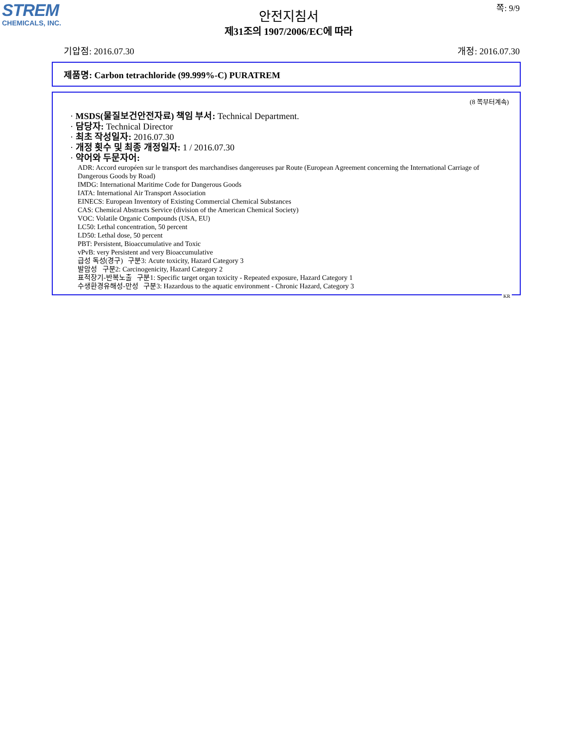STREM
CHEMICALS, INC.
쪽: 9/9
안전지침서
제31조의 1907/2006/EC에 따라
기압점: 2016.07.30 개정: 2016.07.30
제품명: Carbon tetrachloride (99.999%-C) PURATREM
(8 쪽부터계속)
· MSDS(물질보건안전자료) 책임 부서: Technical Department.
· 담당자: Technical Director
· 최초 작성일자: 2016.07.30
· 개정 횟수 및 최종 개정일자: 1 / 2016.07.30
· 약어와 두문자어:
ADR: Accord européen sur le transport des marchandises dangereuses par Route (European Agreement concerning the International Carriage of Dangerous Goods by Road)
IMDG: International Maritime Code for Dangerous Goods
IATA: International Air Transport Association
EINECS: European Inventory of Existing Commercial Chemical Substances
CAS: Chemical Abstracts Service (division of the American Chemical Society)
VOC: Volatile Organic Compounds (USA, EU)
LC50: Lethal concentration, 50 percent
LD50: Lethal dose, 50 percent
PBT: Persistent, Bioaccumulative and Toxic
vPvB: very Persistent and very Bioaccumulative
급성 독성(경구) 구분3: Acute toxicity, Hazard Category 3
발암성 구분2: Carcinogenicity, Hazard Category 2
표적장기-반복노출 구분1: Specific target organ toxicity - Repeated exposure, Hazard Category 1
수생환경유해성-만성 구분3: Hazardous to the aquatic environment - Chronic Hazard, Category 3
KR